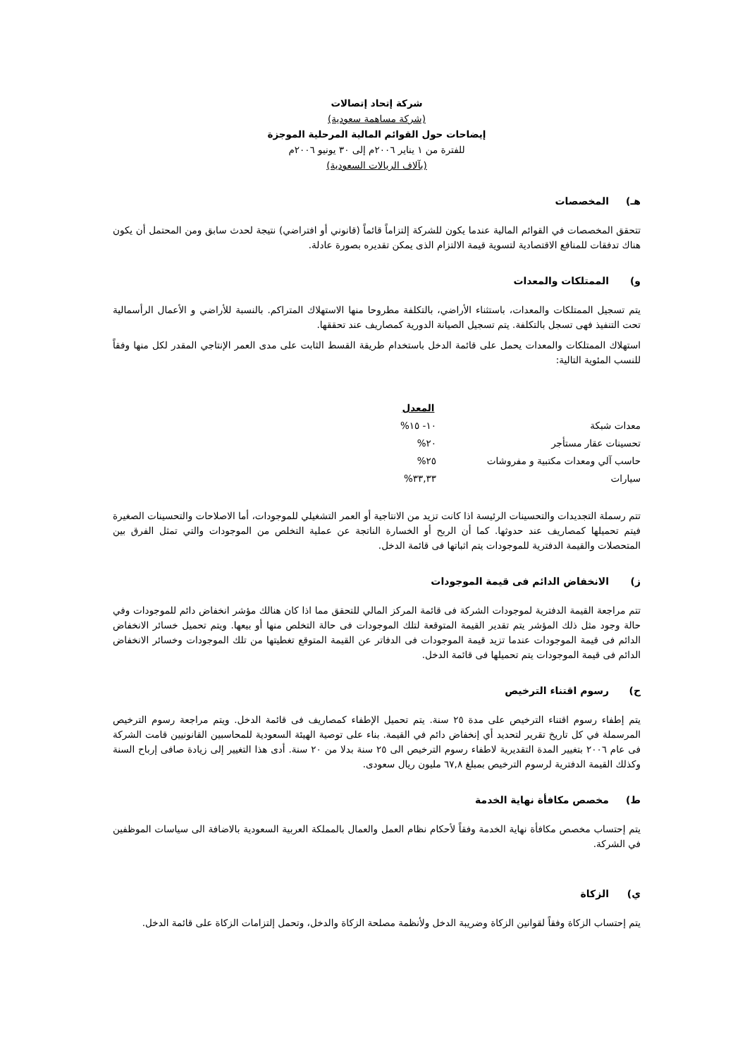شركة إتحاد إتصالات
(شركة مساهمة سعودية)
إيضاحات حول القوائم المالية المرحلية الموجزة
للفترة من ١ يناير ٢٠٠٦م إلى ٣٠ يونيو ٢٠٠٦م
(بآلاف الريالات السعودية)
هـ) المخصصات
تتحقق المخصصات في القوائم المالية عندما يكون للشركة إلتزاماً قائماً (قانوني أو افتراضي) نتيجة لحدث سابق ومن المحتمل أن يكون هناك تدفقات للمنافع الاقتصادية لتسوية قيمة الالتزام الذى يمكن تقديره بصورة عادلة.
و) الممتلكات والمعدات
يتم تسجيل الممتلكات والمعدات، باستثناء الأراضي، بالتكلفة مطروحا منها الاستهلاك المتراكم. بالنسبة للأراضي و الأعمال الرأسمالية تحت التنفيذ فهى تسجل بالتكلفة. يتم تسجيل الصيانة الدورية كمصاريف عند تحققها.
استهلاك الممتلكات والمعدات يحمل على قائمة الدخل باستخدام طريقة القسط الثابت على مدى العمر الإنتاجي المقدر لكل منها وفقاً للنسب المئوية التالية:
| | المعدل |
| معدات شبكة | ١٠- ١٥% |
| تحسينات عقار مستأجر | ٢٠% |
| حاسب آلي ومعدات مكتبية و مفروشات | ٢٥% |
| سيارات | ٣٣,٣٣% |
تتم رسملة التجديدات والتحسينات الرئيسة اذا كانت تزيد من الانتاجية أو العمر التشغيلي للموجودات، أما الاصلاحات والتحسينات الصغيرة فيتم تحميلها كمصاريف عند حدوثها. كما أن الربح أو الخسارة الناتجة عن عملية التخلص من الموجودات والتي تمثل الفرق بين المتحصلات والقيمة الدفترية للموجودات يتم اثباتها فى قائمة الدخل.
ز) الانخفاض الدائم فى قيمة الموجودات
تتم مراجعة القيمة الدفترية لموجودات الشركة فى قائمة المركز المالي للتحقق مما اذا كان هنالك مؤشر انخفاض دائم للموجودات وفي حالة وجود مثل ذلك المؤشر يتم تقدير القيمة المتوقعة لتلك الموجودات فى حالة التخلص منها أو بيعها. ويتم تحميل خسائر الانخفاض الدائم فى قيمة الموجودات عندما تزيد قيمة الموجودات فى الدفاتر عن القيمة المتوقع تغطيتها من تلك الموجودات وخسائر الانخفاض الدائم فى قيمة الموجودات يتم تحميلها فى قائمة الدخل.
ح) رسوم اقتناء الترخيص
يتم إطفاء رسوم اقتناء الترخيص على مدة ٢٥ سنة. يتم تحميل الإطفاء كمصاريف فى قائمة الدخل. ويتم مراجعة رسوم الترخيص المرسملة في كل تاريخ تقرير لتحديد أي إنخفاض دائم في القيمة. بناء على توصية الهيئة السعودية للمحاسبين القانونيين قامت الشركة فى عام ٢٠٠٦ بتغيير المدة التقديرية لاطفاء رسوم الترخيص الى ٢٥ سنة بدلا من ٢٠ سنة. أدى هذا التغيير إلى زيادة صافى إرباح السنة وكذلك القيمة الدفترية لرسوم الترخيص بمبلغ ٦٧,٨ مليون ريال سعودى.
ط) مخصص مكافأة نهاية الخدمة
يتم إحتساب مخصص مكافأة نهاية الخدمة وفقاً لأحكام نظام العمل والعمال بالمملكة العربية السعودية بالاضافة الى سياسات الموظفين في الشركة.
ي) الزكاة
يتم إحتساب الزكاة وفقاً لقوانين الزكاة وضريبة الدخل ولأنظمة مصلحة الزكاة والدخل، وتحمل إلتزامات الزكاة على قائمة الدخل.